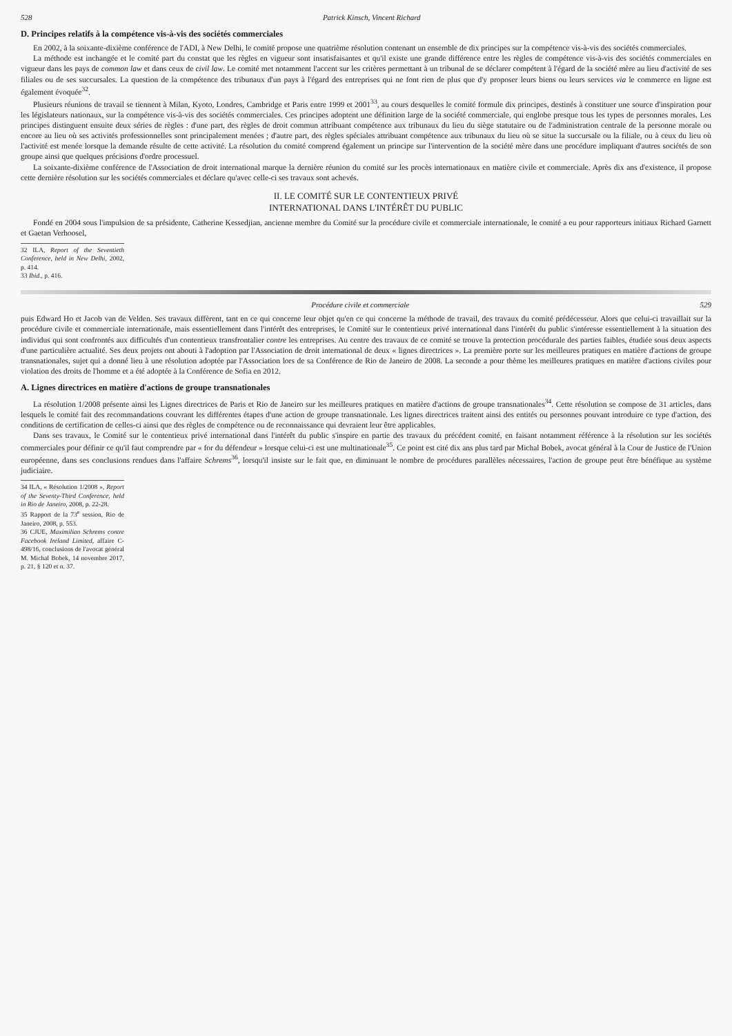528 Patrick Kinsch, Vincent Richard
D. Principes relatifs à la compétence vis-à-vis des sociétés commerciales
En 2002, à la soixante-dixième conférence de l'ADI, à New Delhi, le comité propose une quatrième résolution contenant un ensemble de dix principes sur la compétence vis-à-vis des sociétés commerciales.
La méthode est inchangée et le comité part du constat que les règles en vigueur sont insatisfaisantes et qu'il existe une grande différence entre les règles de compétence vis-à-vis des sociétés commerciales en vigueur dans les pays de common law et dans ceux de civil law. Le comité met notamment l'accent sur les critères permettant à un tribunal de se déclarer compétent à l'égard de la société mère au lieu d'activité de ses filiales ou de ses succursales. La question de la compétence des tribunaux d'un pays à l'égard des entreprises qui ne font rien de plus que d'y proposer leurs biens ou leurs services via le commerce en ligne est également évoquée<sup>32</sup>.
Plusieurs réunions de travail se tiennent à Milan, Kyoto, Londres, Cambridge et Paris entre 1999 et 2001<sup>33</sup>, au cours desquelles le comité formule dix principes, destinés à constituer une source d'inspiration pour les législateurs nationaux, sur la compétence vis-à-vis des sociétés commerciales. Ces principes adoptent une définition large de la société commerciale, qui englobe presque tous les types de personnes morales. Les principes distinguent ensuite deux séries de règles : d'une part, des règles de droit commun attribuant compétence aux tribunaux du lieu du siège statutaire ou de l'administration centrale de la personne morale ou encore au lieu où ses activités professionnelles sont principalement menées ; d'autre part, des règles spéciales attribuant compétence aux tribunaux du lieu où se situe la succursale ou la filiale, ou à ceux du lieu où l'activité est menée lorsque la demande résulte de cette activité. La résolution du comité comprend également un principe sur l'intervention de la société mère dans une procédure impliquant d'autres sociétés de son groupe ainsi que quelques précisions d'ordre processuel.
La soixante-dixième conférence de l'Association de droit international marque la dernière réunion du comité sur les procès internationaux en matière civile et commerciale. Après dix ans d'existence, il propose cette dernière résolution sur les sociétés commerciales et déclare qu'avec celle-ci ses travaux sont achevés.
II. LE COMITÉ SUR LE CONTENTIEUX PRIVÉ
INTERNATIONAL DANS L'INTÉRÊT DU PUBLIC
Fondé en 2004 sous l'impulsion de sa présidente, Catherine Kessedjian, ancienne membre du Comité sur la procédure civile et commerciale internationale, le comité a eu pour rapporteurs initiaux Richard Garnett et Gaetan Verhoosel,
32 ILA, Report of the Seventieth Conference, held in New Delhi, 2002, p. 414.
33 Ibid., p. 416.
Procédure civile et commerciale 529
puis Edward Ho et Jacob van de Velden. Ses travaux diffèrent, tant en ce qui concerne leur objet qu'en ce qui concerne la méthode de travail, des travaux du comité prédécesseur. Alors que celui-ci travaillait sur la procédure civile et commerciale internationale, mais essentiellement dans l'intérêt des entreprises, le Comité sur le contentieux privé international dans l'intérêt du public s'intéresse essentiellement à la situation des individus qui sont confrontés aux difficultés d'un contentieux transfrontalier contre les entreprises. Au centre des travaux de ce comité se trouve la protection procédurale des parties faibles, étudiée sous deux aspects d'une particulière actualité. Ses deux projets ont abouti à l'adoption par l'Association de droit international de deux « lignes directrices ». La première porte sur les meilleures pratiques en matière d'actions de groupe transnationales, sujet qui a donné lieu à une résolution adoptée par l'Association lors de sa Conférence de Rio de Janeiro de 2008. La seconde a pour thème les meilleures pratiques en matière d'actions civiles pour violation des droits de l'homme et a été adoptée à la Conférence de Sofia en 2012.
A. Lignes directrices en matière d'actions de groupe transnationales
La résolution 1/2008 présente ainsi les Lignes directrices de Paris et Rio de Janeiro sur les meilleures pratiques en matière d'actions de groupe transnationales<sup>34</sup>. Cette résolution se compose de 31 articles, dans lesquels le comité fait des recommandations couvrant les différentes étapes d'une action de groupe transnationale. Les lignes directrices traitent ainsi des entités ou personnes pouvant introduire ce type d'action, des conditions de certification de celles-ci ainsi que des règles de compétence ou de reconnaissance qui devraient leur être applicables.
Dans ses travaux, le Comité sur le contentieux privé international dans l'intérêt du public s'inspire en partie des travaux du précédent comité, en faisant notamment référence à la résolution sur les sociétés commerciales pour définir ce qu'il faut comprendre par « for du défendeur » lorsque celui-ci est une multinationale<sup>35</sup>. Ce point est cité dix ans plus tard par Michal Bobek, avocat général à la Cour de Justice de l'Union européenne, dans ses conclusions rendues dans l'affaire Schrems<sup>36</sup>, lorsqu'il insiste sur le fait que, en diminuant le nombre de procédures parallèles nécessaires, l'action de groupe peut être bénéfique au système judiciaire.
34 ILA, « Résolution 1/2008 », Report of the Seventy-Third Conference, held in Rio de Janeiro, 2008, p. 22-28.
35 Rapport de la 73<sup>e</sup> session, Rio de Janeiro, 2008, p. 553.
36 CJUE, Maximilian Schrems contre Facebook Ireland Limited, affaire C-498/16, conclusions de l'avocat général M. Michal Bobek, 14 novembre 2017, p. 21, § 120 et n. 37.